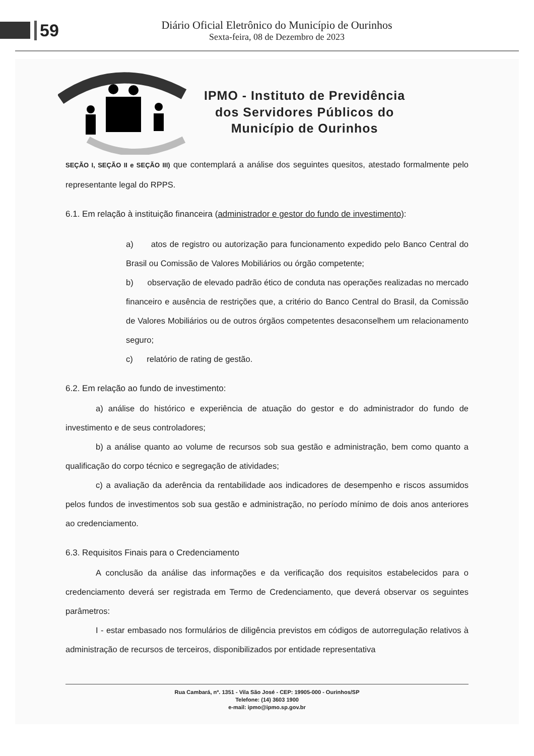59
Diário Oficial Eletrônico do Município de Ourinhos
Sexta-feira, 08 de Dezembro de 2023
IPMO - Instituto de Previdência
dos Servidores Públicos do
Município de Ourinhos
SEÇÃO I, SEÇÃO II e SEÇÃO III) que contemplará a análise dos seguintes quesitos, atestado formalmente pelo representante legal do RPPS.
6.1. Em relação à instituição financeira (administrador e gestor do fundo de investimento):
a) atos de registro ou autorização para funcionamento expedido pelo Banco Central do Brasil ou Comissão de Valores Mobiliários ou órgão competente;
b) observação de elevado padrão ético de conduta nas operações realizadas no mercado financeiro e ausência de restrições que, a critério do Banco Central do Brasil, da Comissão de Valores Mobiliários ou de outros órgãos competentes desaconselhem um relacionamento seguro;
c) relatório de rating de gestão.
6.2. Em relação ao fundo de investimento:
a) análise do histórico e experiência de atuação do gestor e do administrador do fundo de investimento e de seus controladores;
b) a análise quanto ao volume de recursos sob sua gestão e administração, bem como quanto a qualificação do corpo técnico e segregação de atividades;
c) a avaliação da aderência da rentabilidade aos indicadores de desempenho e riscos assumidos pelos fundos de investimentos sob sua gestão e administração, no período mínimo de dois anos anteriores ao credenciamento.
6.3. Requisitos Finais para o Credenciamento
A conclusão da análise das informações e da verificação dos requisitos estabelecidos para o credenciamento deverá ser registrada em Termo de Credenciamento, que deverá observar os seguintes parâmetros:
I - estar embasado nos formulários de diligência previstos em códigos de autorregulação relativos à administração de recursos de terceiros, disponibilizados por entidade representativa
Rua Cambará, nº. 1351 - Vila São José - CEP: 19905-000 - Ourinhos/SP
Telefone: (14) 3603 1900
e-mail: ipmo@ipmo.sp.gov.br